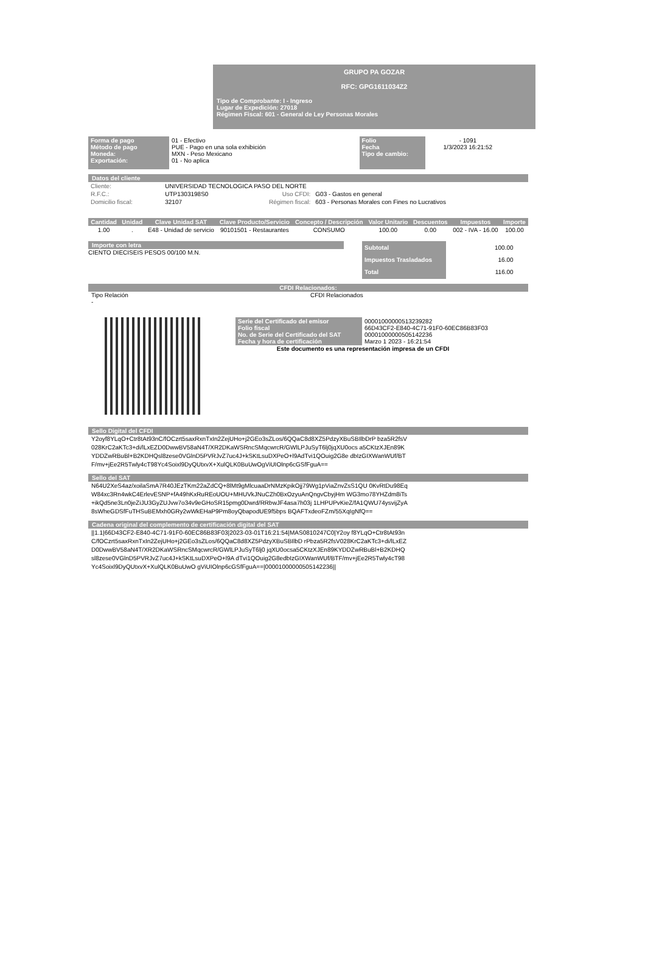GRUPO PA GOZAR
RFC: GPG1611034Z2
Tipo de Comprobante: I - Ingreso
Lugar de Expedición: 27018
Régimen Fiscal: 601 - General de Ley Personas Morales
| Forma de pago Método de pago Moneda: Exportación: | 01 - Efectivo PUE - Pago en una sola exhibición MXN - Peso Mexicano 01 - No aplica |
| Folio Fecha Tipo de cambio: | - 1091 1/3/2023 16:21:52 |
Datos del cliente
| Cliente: | UNIVERSIDAD TECNOLOGICA PASO DEL NORTE | | |
| R.F.C.: | UTP1303198S0 | Uso CFDI: | G03 - Gastos en general |
| Domicilio fiscal: | 32107 | Régimen fiscal: | 603 - Personas Morales con Fines no Lucrativos |
| Cantidad | Unidad | Clave Unidad SAT | Clave Producto/Servicio | Concepto / Descripción | Valor Unitario | Descuentos | Impuestos | Importe |
| --- | --- | --- | --- | --- | --- | --- | --- | --- |
| 1.00 | . | E48 - Unidad de servicio | 90101501 - Restaurantes | CONSUMO | 100.00 | 0.00 | 002 - IVA - 16.00 | 100.00 |
Importe con letra
CIENTO DIECISEIS PESOS 00/100 M.N.
| Subtotal Impuestos Trasladados Total | 100.00 16.00 116.00 |
CFDI Relacionados:
Tipo Relación
- CFDI Relacionados
| Serie del Certificado del emisor Folio fiscal No. de Serie del Certificado del SAT Fecha y hora de certificación | 00001000000513239282 66D43CF2-E840-4C71-91F0-60EC86B83F03 00001000000505142236 Marzo 1 2023 - 16:21:54 |
Este documento es una representación impresa de un CFDI
Sello Digital del CFDI
Y2oyf8YLqO+Ctr8tAt93nC/fOCzrt5saxRxnTxIn2ZejUHo+j2GEo3sZLos/6QQaC8d8XZ5PdzyXBuSBIlbDrP bza5R2fsV028KrC2aKTc3+di/lLxEZD0DwwBV58aN4T/XR2DKaWSRncSMqcwrcR/GWlLPJuSyT6lj0jqXU0ocs a5CKtzXJEn89KYDDZwRBuBl+B2KDHQsl8zese0VGlnD5PVRJvZ7uc4J+kSKtLsuDXPeO+l9AdTvi1QOuig2G8e dbIzGIXWanWUf/BTF/mv+jEe2R5Twly4cT98Yc4Soixl9DyQUtxvX+XulQLK0BuUwOgViUIOlnp6cGSfFguA==
Sello del SAT
N64U2XeS4az/xoilaSmA7R40JEzTKm22aZdCQ+8lMt9gMlcuaaDrNMzKpikOjj79Wg1pViaZnvZsS1QU 0KvRtDu98EqW84xc3Rn4wkC4ErlevESNP+fA49hKxRuREoUOU+MHUVkJNuCZh0BxOzyuAnQngvCbyjHm WG3mo78YHZdm8iTs+ikQd5ne3Ln0jeZiJU3GyZUJvw7o34v9eGHoSR15pmg0Dwrd/RRbwJF4asa7h03j 1LHPUPvKieZ/fA1QWU74ysvijZyA8sWheGDSfFuTHSuBEMxh0GRy2wWkEHaP9Pm8oyQbapodUE9f5bps BQAFTxdeoFZm/55XqIgNfQ==
Cadena original del complemento de certificación digital del SAT
||1.1|66D43CF2-E840-4C71-91F0-60EC86B83F03|2023-03-01T16:21:54|MAS0810247C0|Y2oy f8YLqO+Ctr8tAt93nC/fOCzrt5saxRxnTxIn2ZejUHo+j2GEo3sZLos/6QQaC8d8XZ5PdzyXBuSBIlbD rPbza5R2fsV028KrC2aKTc3+di/lLxEZD0DwwBV58aN4T/XR2DKaWSRncSMqcwrcR/GWlLPJuSyT6lj0 jqXU0ocsa5CKtzXJEn89KYDDZwRBuBl+B2KDHQsl8zese0VGlnD5PVRJvZ7uc4J+kSKtLsuDXPeO+l9A dTvi1QOuig2G8edbIzGIXWanWUf/BTF/mv+jEe2R5Twly4cT98Yc4Soixl9DyQUtxvX+XulQLK0BuUwO gViUIOlnp6cGSfFguA==|00001000000505142236||